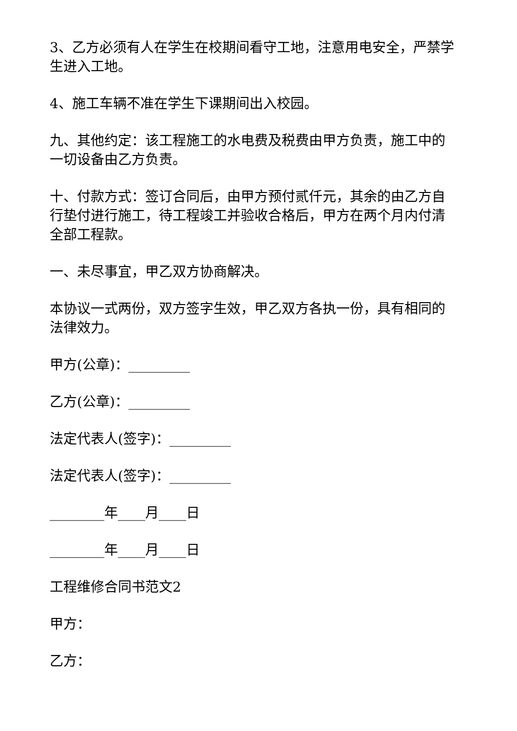3、乙方必须有人在学生在校期间看守工地，注意用电安全，严禁学生进入工地。
4、施工车辆不准在学生下课期间出入校园。
九、其他约定：该工程施工的水电费及税费由甲方负责，施工中的一切设备由乙方负责。
十、付款方式：签订合同后，由甲方预付贰仟元，其余的由乙方自行垫付进行施工，待工程竣工并验收合格后，甲方在两个月内付清全部工程款。
一、未尽事宜，甲乙双方协商解决。
本协议一式两份，双方签字生效，甲乙双方各执一份，具有相同的法律效力。
甲方(公章)：_________
乙方(公章)：_________
法定代表人(签字)：_________
法定代表人(签字)：_________
________年____月____日
________年____月____日
工程维修合同书范文2
甲方：
乙方：